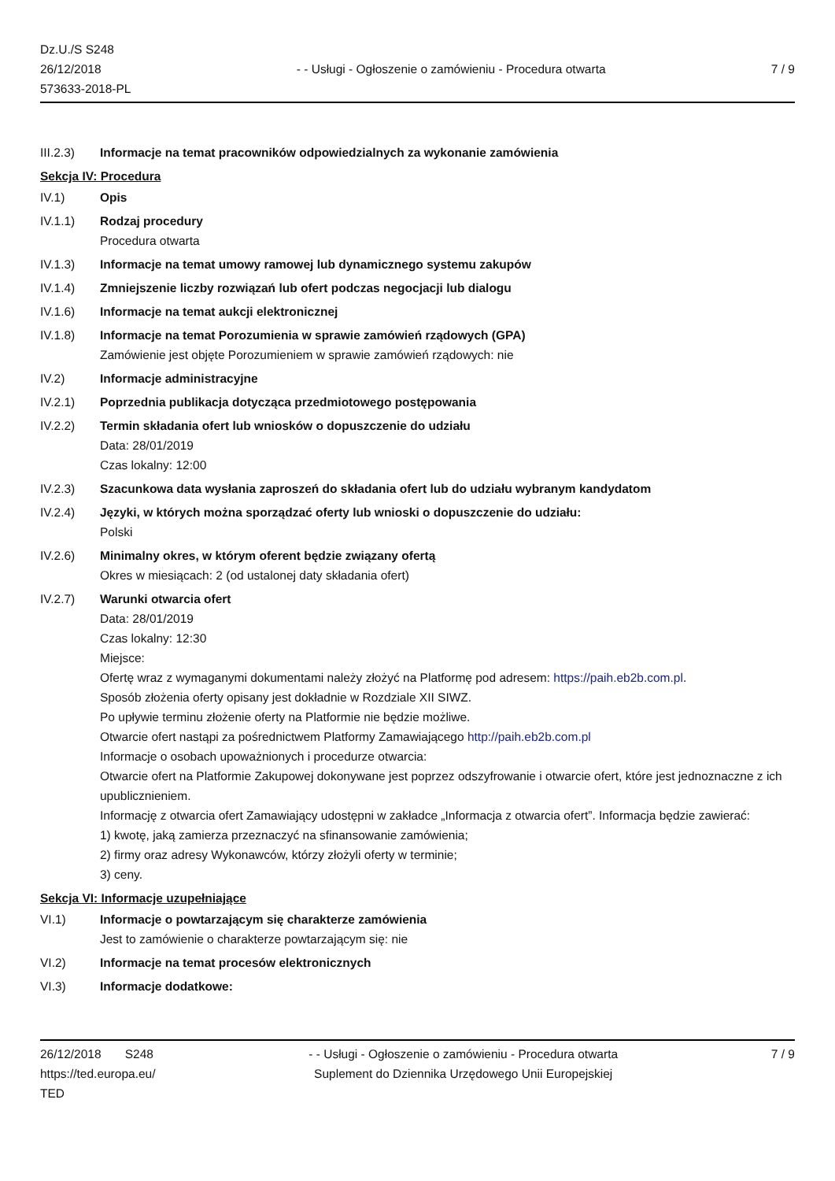Dz.U./S S248
26/12/2018
573633-2018-PL
- - Usługi - Ogłoszenie o zamówieniu - Procedura otwarta
7 / 9
III.2.3) Informacje na temat pracowników odpowiedzialnych za wykonanie zamówienia
Sekcja IV: Procedura
IV.1) Opis
IV.1.1) Rodzaj procedury
Procedura otwarta
IV.1.3) Informacje na temat umowy ramowej lub dynamicznego systemu zakupów
IV.1.4) Zmniejszenie liczby rozwiązań lub ofert podczas negocjacji lub dialogu
IV.1.6) Informacje na temat aukcji elektronicznej
IV.1.8) Informacje na temat Porozumienia w sprawie zamówień rządowych (GPA)
Zamówienie jest objęte Porozumieniem w sprawie zamówień rządowych: nie
IV.2) Informacje administracyjne
IV.2.1) Poprzednia publikacja dotycząca przedmiotowego postępowania
IV.2.2) Termin składania ofert lub wniosków o dopuszczenie do udziału
Data: 28/01/2019
Czas lokalny: 12:00
IV.2.3) Szacunkowa data wysłania zaproszeń do składania ofert lub do udziału wybranym kandydatom
IV.2.4) Języki, w których można sporządzać oferty lub wnioski o dopuszczenie do udziału:
Polski
IV.2.6) Minimalny okres, w którym oferent będzie związany ofertą
Okres w miesiącach: 2 (od ustalonej daty składania ofert)
IV.2.7) Warunki otwarcia ofert
Data: 28/01/2019
Czas lokalny: 12:30
Miejsce:
Ofertę wraz z wymaganymi dokumentami należy złożyć na Platformę pod adresem: https://paih.eb2b.com.pl.
Sposób złożenia oferty opisany jest dokładnie w Rozdziale XII SIWZ.
Po upływie terminu złożenie oferty na Platformie nie będzie możliwe.
Otwarcie ofert nastąpi za pośrednictwem Platformy Zamawiającego http://paih.eb2b.com.pl
Informacje o osobach upoważnionych i procedurze otwarcia:
Otwarcie ofert na Platformie Zakupowej dokonywane jest poprzez odszyfrowanie i otwarcie ofert, które jest jednoznaczne z ich upublicznieniem.
Informację z otwarcia ofert Zamawiający udostępni w zakładce „Informacja z otwarcia ofert”. Informacja będzie zawierać:
1) kwotę, jaką zamierza przeznaczyć na sfinansowanie zamówienia;
2) firmy oraz adresy Wykonawców, którzy złożyli oferty w terminie;
3) ceny.
Sekcja VI: Informacje uzupełniające
VI.1) Informacje o powtarzającym się charakterze zamówienia
Jest to zamówienie o charakterze powtarzającym się: nie
VI.2) Informacje na temat procesów elektronicznych
VI.3) Informacje dodatkowe:
26/12/2018 S248
https://ted.europa.eu/
TED
- - Usługi - Ogłoszenie o zamówieniu - Procedura otwarta
Suplement do Dziennika Urzędowego Unii Europejskiej
7 / 9